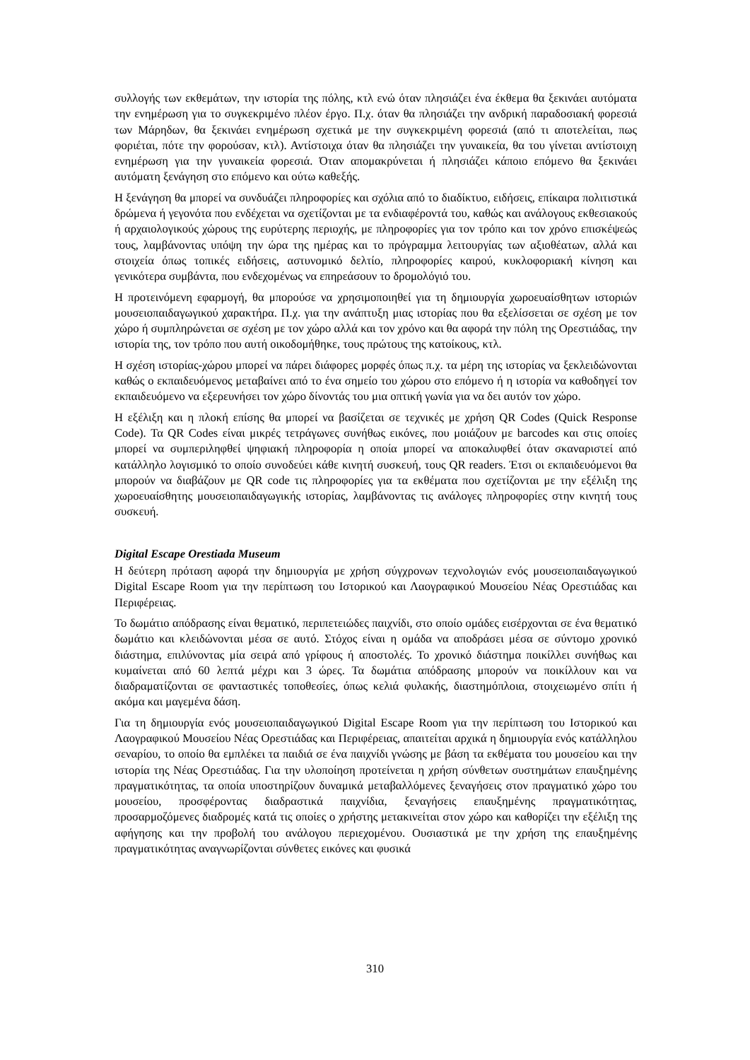συλλογής των εκθεμάτων, την ιστορία της πόλης, κτλ ενώ όταν πλησιάζει ένα έκθεμα θα ξεκινάει αυτόματα την ενημέρωση για το συγκεκριμένο πλέον έργο. Π.χ. όταν θα πλησιάζει την ανδρική παραδοσιακή φορεσιά των Μάρηδων, θα ξεκινάει ενημέρωση σχετικά με την συγκεκριμένη φορεσιά (από τι αποτελείται, πως φοριέται, πότε την φορούσαν, κτλ). Αντίστοιχα όταν θα πλησιάζει την γυναικεία, θα του γίνεται αντίστοιχη ενημέρωση για την γυναικεία φορεσιά. Όταν απομακρύνεται ή πλησιάζει κάποιο επόμενο θα ξεκινάει αυτόματη ξενάγηση στο επόμενο και ούτω καθεξής.
Η ξενάγηση θα μπορεί να συνδυάζει πληροφορίες και σχόλια από το διαδίκτυο, ειδήσεις, επίκαιρα πολιτιστικά δρώμενα ή γεγονότα που ενδέχεται να σχετίζονται με τα ενδιαφέροντά του, καθώς και ανάλογους εκθεσιακούς ή αρχαιολογικούς χώρους της ευρύτερης περιοχής, με πληροφορίες για τον τρόπο και τον χρόνο επισκέψεώς τους, λαμβάνοντας υπόψη την ώρα της ημέρας και το πρόγραμμα λειτουργίας των αξιοθέατων, αλλά και στοιχεία όπως τοπικές ειδήσεις, αστυνομικό δελτίο, πληροφορίες καιρού, κυκλοφοριακή κίνηση και γενικότερα συμβάντα, που ενδεχομένως να επηρεάσουν το δρομολόγιό του.
Η προτεινόμενη εφαρμογή, θα μπορούσε να χρησιμοποιηθεί για τη δημιουργία χωροευαίσθητων ιστοριών μουσειοπαιδαγωγικού χαρακτήρα. Π.χ. για την ανάπτυξη μιας ιστορίας που θα εξελίσσεται σε σχέση με τον χώρο ή συμπληρώνεται σε σχέση με τον χώρο αλλά και τον χρόνο και θα αφορά την πόλη της Ορεστιάδας, την ιστορία της, τον τρόπο που αυτή οικοδομήθηκε, τους πρώτους της κατοίκους, κτλ.
Η σχέση ιστορίας-χώρου μπορεί να πάρει διάφορες μορφές όπως π.χ. τα μέρη της ιστορίας να ξεκλειδώνονται καθώς ο εκπαιδευόμενος μεταβαίνει από το ένα σημείο του χώρου στο επόμενο ή η ιστορία να καθοδηγεί τον εκπαιδευόμενο να εξερευνήσει τον χώρο δίνοντάς του μια οπτική γωνία για να δει αυτόν τον χώρο.
Η εξέλιξη και η πλοκή επίσης θα μπορεί να βασίζεται σε τεχνικές με χρήση QR Codes (Quick Response Code). Τα QR Codes είναι μικρές τετράγωνες συνήθως εικόνες, που μοιάζουν με barcodes και στις οποίες μπορεί να συμπεριληφθεί ψηφιακή πληροφορία η οποία μπορεί να αποκαλυφθεί όταν σκαναριστεί από κατάλληλο λογισμικό το οποίο συνοδεύει κάθε κινητή συσκευή, τους QR readers. Έτσι οι εκπαιδευόμενοι θα μπορούν να διαβάζουν με QR code τις πληροφορίες για τα εκθέματα που σχετίζονται με την εξέλιξη της χωροευαίσθητης μουσειοπαιδαγωγικής ιστορίας, λαμβάνοντας τις ανάλογες πληροφορίες στην κινητή τους συσκευή.
Digital Escape Orestiada Museum
Η δεύτερη πρόταση αφορά την δημιουργία με χρήση σύγχρονων τεχνολογιών ενός μουσειοπαιδαγωγικού Digital Escape Room για την περίπτωση του Ιστορικού και Λαογραφικού Μουσείου Νέας Ορεστιάδας και Περιφέρειας.
Το δωμάτιο απόδρασης είναι θεματικό, περιπετειώδες παιχνίδι, στο οποίο ομάδες εισέρχονται σε ένα θεματικό δωμάτιο και κλειδώνονται μέσα σε αυτό. Στόχος είναι η ομάδα να αποδράσει μέσα σε σύντομο χρονικό διάστημα, επιλύνοντας μία σειρά από γρίφους ή αποστολές. Το χρονικό διάστημα ποικίλλει συνήθως και κυμαίνεται από 60 λεπτά μέχρι και 3 ώρες. Τα δωμάτια απόδρασης μπορούν να ποικίλλουν και να διαδραματίζονται σε φανταστικές τοποθεσίες, όπως κελιά φυλακής, διαστημόπλοια, στοιχειωμένο σπίτι ή ακόμα και μαγεμένα δάση.
Για τη δημιουργία ενός μουσειοπαιδαγωγικού Digital Escape Room για την περίπτωση του Ιστορικού και Λαογραφικού Μουσείου Νέας Ορεστιάδας και Περιφέρειας, απαιτείται αρχικά η δημιουργία ενός κατάλληλου σεναρίου, το οποίο θα εμπλέκει τα παιδιά σε ένα παιχνίδι γνώσης με βάση τα εκθέματα του μουσείου και την ιστορία της Νέας Ορεστιάδας. Για την υλοποίηση προτείνεται η χρήση σύνθετων συστημάτων επαυξημένης πραγματικότητας, τα οποία υποστηρίζουν δυναμικά μεταβαλλόμενες ξεναγήσεις στον πραγματικό χώρο του μουσείου, προσφέροντας διαδραστικά παιχνίδια, ξεναγήσεις επαυξημένης πραγματικότητας, προσαρμοζόμενες διαδρομές κατά τις οποίες ο χρήστης μετακινείται στον χώρο και καθορίζει την εξέλιξη της αφήγησης και την προβολή του ανάλογου περιεχομένου. Ουσιαστικά με την χρήση της επαυξημένης πραγματικότητας αναγνωρίζονται σύνθετες εικόνες και φυσικά
310